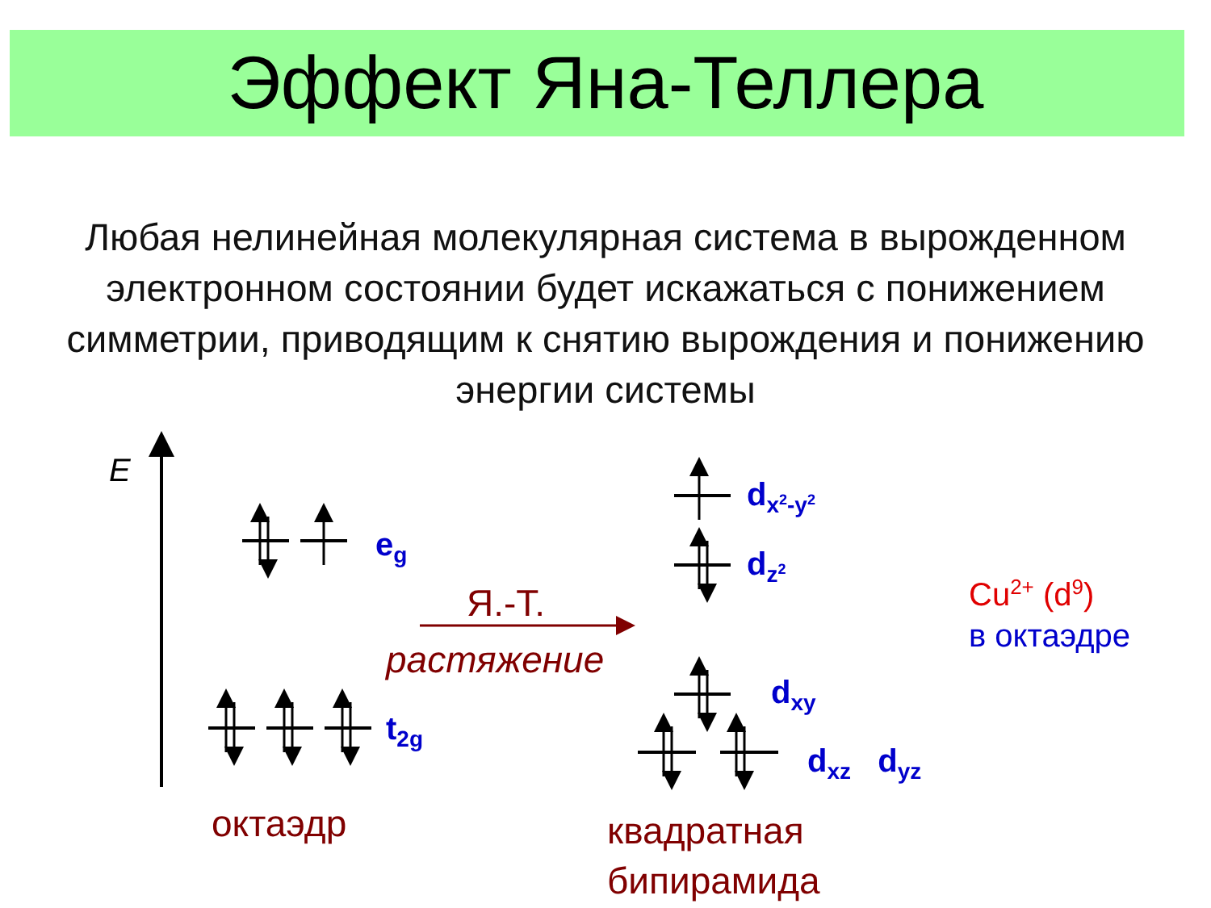Эффект Яна-Теллера
Любая нелинейная молекулярная система в вырожденном электронном состоянии будет искажаться с понижением симметрии, приводящим к снятию вырождения и понижению энергии системы
E
e<sub>g</sub>
t<sub>2g</sub>
Я.-Т.
растяжение
d<sub>x<sup>2</sup>-y<sup>2</sup></sub>
d<sub>z<sup>2</sup></sub>
d<sub>xy</sub>
d<sub>xz</sub> d<sub>yz</sub>
Cu<sup>2+</sup> (d<sup>9</sup>)
в октаэдре
октаэдр
квадратная
бипирамида